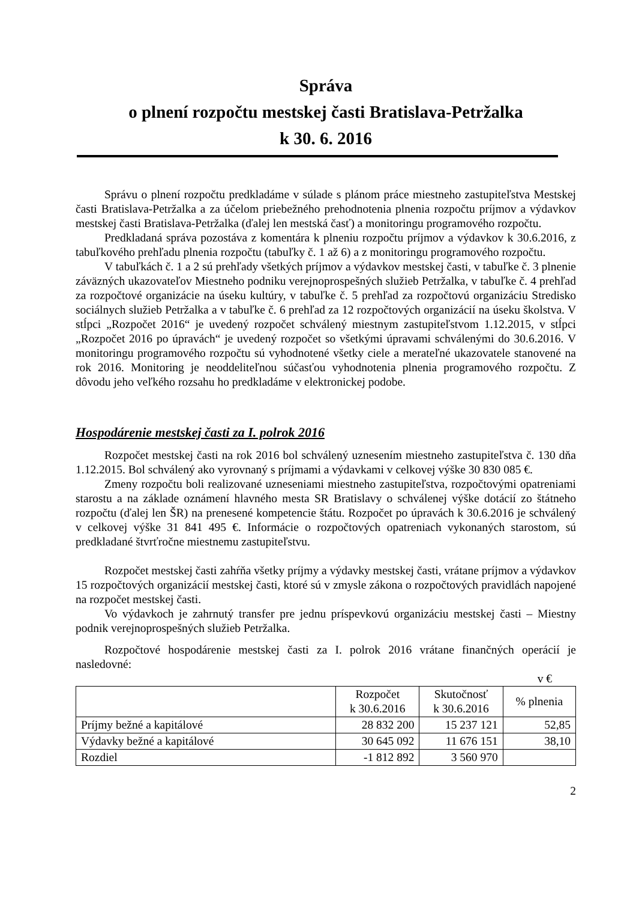Správa
o plnení rozpočtu mestskej časti Bratislava-Petržalka
k 30. 6. 2016
Správu o plnení rozpočtu predkladáme v súlade s plánom práce miestneho zastupiteľstva Mestskej časti Bratislava-Petržalka a za účelom priebežného prehodnotenia plnenia rozpočtu príjmov a výdavkov mestskej časti Bratislava-Petržalka (ďalej len mestská časť) a monitoringu programového rozpočtu.
Predkladaná správa pozostáva z komentára k plneniu rozpočtu príjmov a výdavkov k 30.6.2016, z tabuľkového prehľadu plnenia rozpočtu (tabuľky č. 1 až 6) a z monitoringu programového rozpočtu.
V tabuľkách č. 1 a 2 sú prehľady všetkých príjmov a výdavkov mestskej časti, v tabuľke č. 3 plnenie záväzných ukazovateľov Miestneho podniku verejnoprospešných služieb Petržalka, v tabuľke č. 4 prehľad za rozpočtové organizácie na úseku kultúry, v tabuľke č. 5 prehľad za rozpočtovú organizáciu Stredisko sociálnych služieb Petržalka a v tabuľke č. 6 prehľad za 12 rozpočtových organizácií na úseku školstva. V stĺpci „Rozpočet 2016“ je uvedený rozpočet schválený miestnym zastupiteľstvom 1.12.2015, v stĺpci „Rozpočet 2016 po úpravách“ je uvedený rozpočet so všetkými úpravami schválenými do 30.6.2016. V monitoringu programového rozpočtu sú vyhodnotené všetky ciele a merateľné ukazovatele stanovené na rok 2016. Monitoring je neoddeliteľnou súčasťou vyhodnotenia plnenia programového rozpočtu. Z dôvodu jeho veľkého rozsahu ho predkladáme v elektronickej podobe.
Hospodárenie mestskej časti za I. polrok 2016
Rozpočet mestskej časti na rok 2016 bol schválený uznesením miestneho zastupiteľstva č. 130 dňa 1.12.2015. Bol schválený ako vyrovnaný s príjmami a výdavkami v celkovej výške 30 830 085 €.
Zmeny rozpočtu boli realizované uzneseniami miestneho zastupiteľstva, rozpočtovými opatreniami starostu a na základe oznámení hlavného mesta SR Bratislavy o schválenej výške dotácií zo štátneho rozpočtu (ďalej len ŠR) na prenesené kompetencie štátu. Rozpočet po úpravách k 30.6.2016 je schválený v celkovej výške 31 841 495 €. Informácie o rozpočtových opatreniach vykonaných starostom, sú predkladané štvrťročne miestnemu zastupiteľstvu.
Rozpočet mestskej časti zahŕňa všetky príjmy a výdavky mestskej časti, vrátane príjmov a výdavkov 15 rozpočtových organizácií mestskej časti, ktoré sú v zmysle zákona o rozpočtových pravidlách napojené na rozpočet mestskej časti.
Vo výdavkoch je zahrnutý transfer pre jednu príspevkovú organizáciu mestskej časti – Miestny podnik verejnoprospešných služieb Petržalka.
Rozpočtové hospodárenie mestskej časti za I. polrok 2016 vrátane finančných operácií je nasledovné:
v €
| | Rozpočet k 30.6.2016 | Skutočnosť k 30.6.2016 | % plnenia |
| --- | --- | --- | --- |
| Príjmy bežné a kapitálové | 28 832 200 | 15 237 121 | 52,85 |
| Výdavky bežné a kapitálové | 30 645 092 | 11 676 151 | 38,10 |
| Rozdiel | -1 812 892 | 3 560 970 | |
2